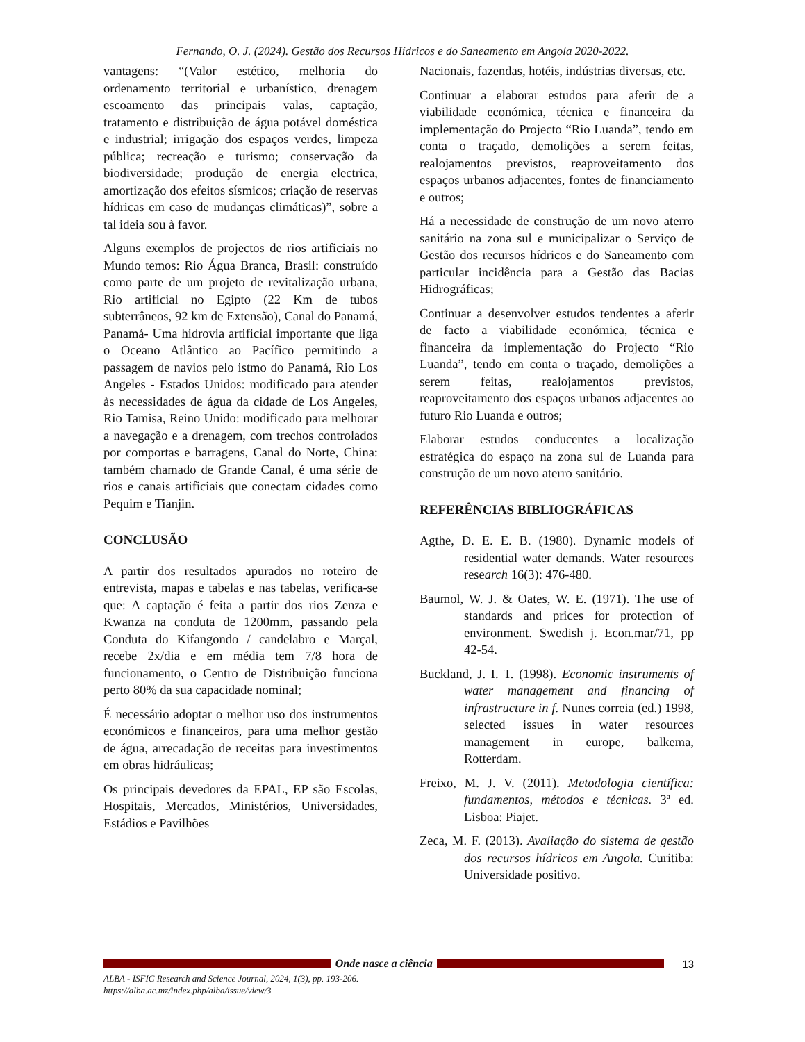Fernando, O. J. (2024). Gestão dos Recursos Hídricos e do Saneamento em Angola 2020-2022.
vantagens: “(Valor estético, melhoria do ordenamento territorial e urbanístico, drenagem escoamento das principais valas, captação, tratamento e distribuição de água potável doméstica e industrial; irrigação dos espaços verdes, limpeza pública; recreação e turismo; conservação da biodiversidade; produção de energia electrica, amortização dos efeitos sísmicos; criação de reservas hídricas em caso de mudanças climáticas)”, sobre a tal ideia sou à favor.
Alguns exemplos de projectos de rios artificiais no Mundo temos: Rio Água Branca, Brasil: construído como parte de um projeto de revitalização urbana, Rio artificial no Egipto (22 Km de tubos subterrâneos, 92 km de Extensão), Canal do Panamá, Panamá- Uma hidrovia artificial importante que liga o Oceano Atlântico ao Pacífico permitindo a passagem de navios pelo istmo do Panamá, Rio Los Angeles - Estados Unidos: modificado para atender às necessidades de água da cidade de Los Angeles, Rio Tamisa, Reino Unido: modificado para melhorar a navegação e a drenagem, com trechos controlados por comportas e barragens, Canal do Norte, China: também chamado de Grande Canal, é uma série de rios e canais artificiais que conectam cidades como Pequim e Tianjin.
CONCLUSÃO
A partir dos resultados apurados no roteiro de entrevista, mapas e tabelas e nas tabelas, verifica-se que: A captação é feita a partir dos rios Zenza e Kwanza na conduta de 1200mm, passando pela Conduta do Kifangondo / candelabro e Marçal, recebe 2x/dia e em média tem 7/8 hora de funcionamento, o Centro de Distribuição funciona perto 80% da sua capacidade nominal;
É necessário adoptar o melhor uso dos instrumentos económicos e financeiros, para uma melhor gestão de água, arrecadação de receitas para investimentos em obras hidráulicas;
Os principais devedores da EPAL, EP são Escolas, Hospitais, Mercados, Ministérios, Universidades, Estádios e Pavilhões
Nacionais, fazendas, hotéis, indústrias diversas, etc.
Continuar a elaborar estudos para aferir de a viabilidade económica, técnica e financeira da implementação do Projecto “Rio Luanda”, tendo em conta o traçado, demolições a serem feitas, realojamentos previstos, reaproveitamento dos espaços urbanos adjacentes, fontes de financiamento e outros;
Há a necessidade de construção de um novo aterro sanitário na zona sul e municipalizar o Serviço de Gestão dos recursos hídricos e do Saneamento com particular incidência para a Gestão das Bacias Hidrográficas;
Continuar a desenvolver estudos tendentes a aferir de facto a viabilidade económica, técnica e financeira da implementação do Projecto “Rio Luanda”, tendo em conta o traçado, demolições a serem feitas, realojamentos previstos, reaproveitamento dos espaços urbanos adjacentes ao futuro Rio Luanda e outros;
Elaborar estudos conducentes a localização estratégica do espaço na zona sul de Luanda para construção de um novo aterro sanitário.
REFERÊNCIAS BIBLIOGRÁFICAS
Agthe, D. E. E. B. (1980). Dynamic models of residential water demands. Water resources research 16(3): 476-480.
Baumol, W. J. & Oates, W. E. (1971). The use of standards and prices for protection of environment. Swedish j. Econ.mar/71, pp 42-54.
Buckland, J. I. T. (1998). Economic instruments of water management and financing of infrastructure in f. Nunes correia (ed.) 1998, selected issues in water resources management in europe, balkema, Rotterdam.
Freixo, M. J. V. (2011). Metodologia científica: fundamentos, métodos e técnicas. 3ª ed. Lisboa: Piajet.
Zeca, M. F. (2013). Avaliação do sistema de gestão dos recursos hídricos em Angola. Curitiba: Universidade positivo.
Onde nasce a ciência 13
ALBA - ISFIC Research and Science Journal, 2024, 1(3), pp. 193-206.
https://alba.ac.mz/index.php/alba/issue/view/3